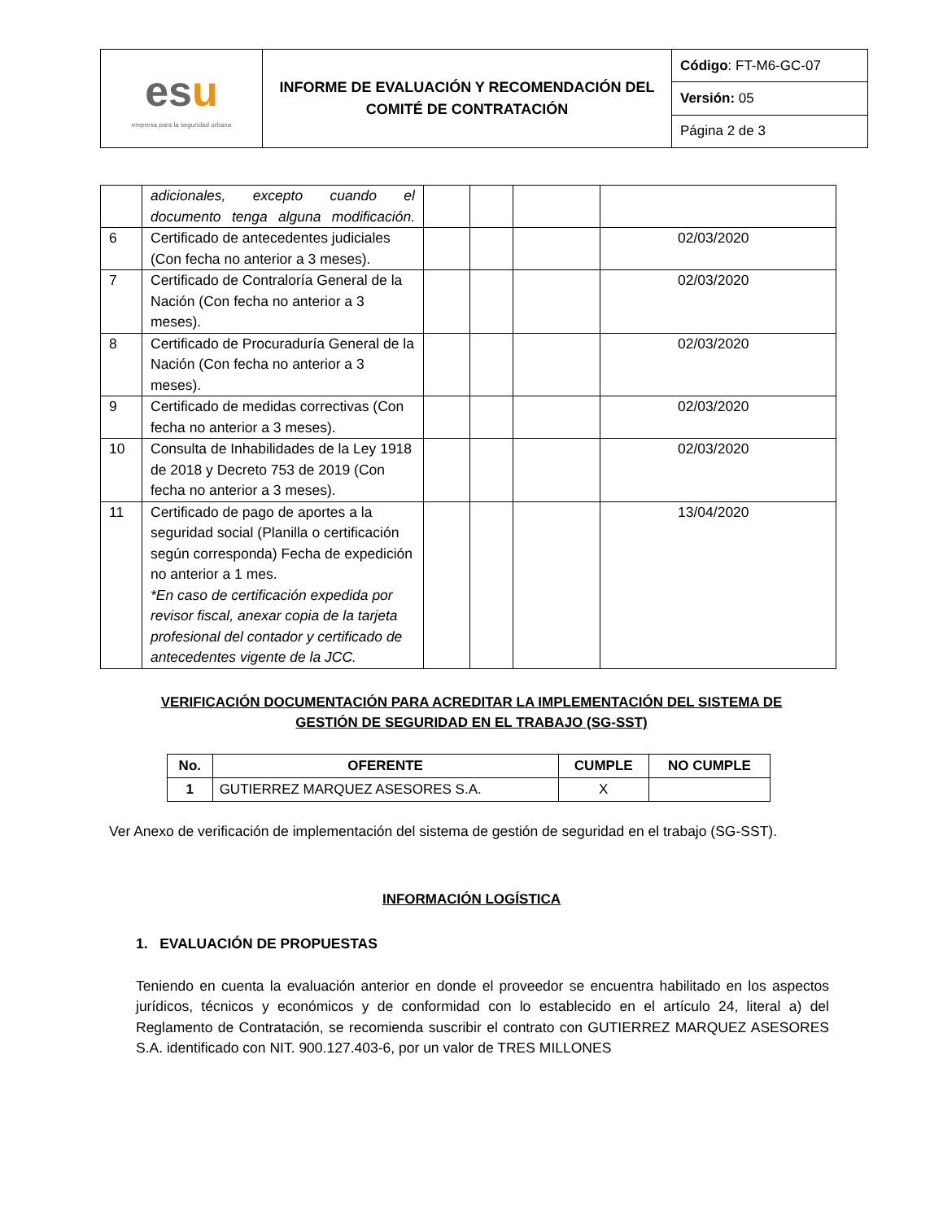| es u empresa para la seguridad urbana | INFORME DE EVALUACIÓN Y RECOMENDACIÓN DEL COMITÉ DE CONTRATACIÓN | Código : FT-M6-GC-07 |
| | | Versión: 05 |
| | | Página 2 de 3 |
| | adicionales, excepto cuando el documento tenga alguna modificación. | | | | |
| 6 | Certificado de antecedentes judiciales (Con fecha no anterior a 3 meses). | | | | 02/03/2020 |
| 7 | Certificado de Contraloría General de la Nación (Con fecha no anterior a 3 meses). | | | | 02/03/2020 |
| 8 | Certificado de Procuraduría General de la Nación (Con fecha no anterior a 3 meses). | | | | 02/03/2020 |
| 9 | Certificado de medidas correctivas (Con fecha no anterior a 3 meses). | | | | 02/03/2020 |
| 10 | Consulta de Inhabilidades de la Ley 1918 de 2018 y Decreto 753 de 2019 (Con fecha no anterior a 3 meses). | | | | 02/03/2020 |
| 11 | Certificado de pago de aportes a la seguridad social (Planilla o certificación según corresponda) Fecha de expedición no anterior a 1 mes. *En caso de certificación expedida por revisor fiscal, anexar copia de la tarjeta profesional del contador y certificado de antecedentes vigente de la JCC. | | | | 13/04/2020 |
VERIFICACIÓN DOCUMENTACIÓN PARA ACREDITAR LA IMPLEMENTACIÓN DEL SISTEMA DE
GESTIÓN DE SEGURIDAD EN EL TRABAJO (SG-SST)
| No. | OFERENTE | CUMPLE | NO CUMPLE |
| --- | --- | --- | --- |
| 1 | GUTIERREZ MARQUEZ ASESORES S.A. | X | |
Ver Anexo de verificación de implementación del sistema de gestión de seguridad en el trabajo (SG-SST).
INFORMACIÓN LOGÍSTICA
1. EVALUACIÓN DE PROPUESTAS
Teniendo en cuenta la evaluación anterior en donde el proveedor se encuentra habilitado en los aspectos jurídicos, técnicos y económicos y de conformidad con lo establecido en el artículo 24, literal a) del Reglamento de Contratación, se recomienda suscribir el contrato con GUTIERREZ MARQUEZ ASESORES S.A. identificado con NIT. 900.127.403-6, por un valor de TRES MILLONES